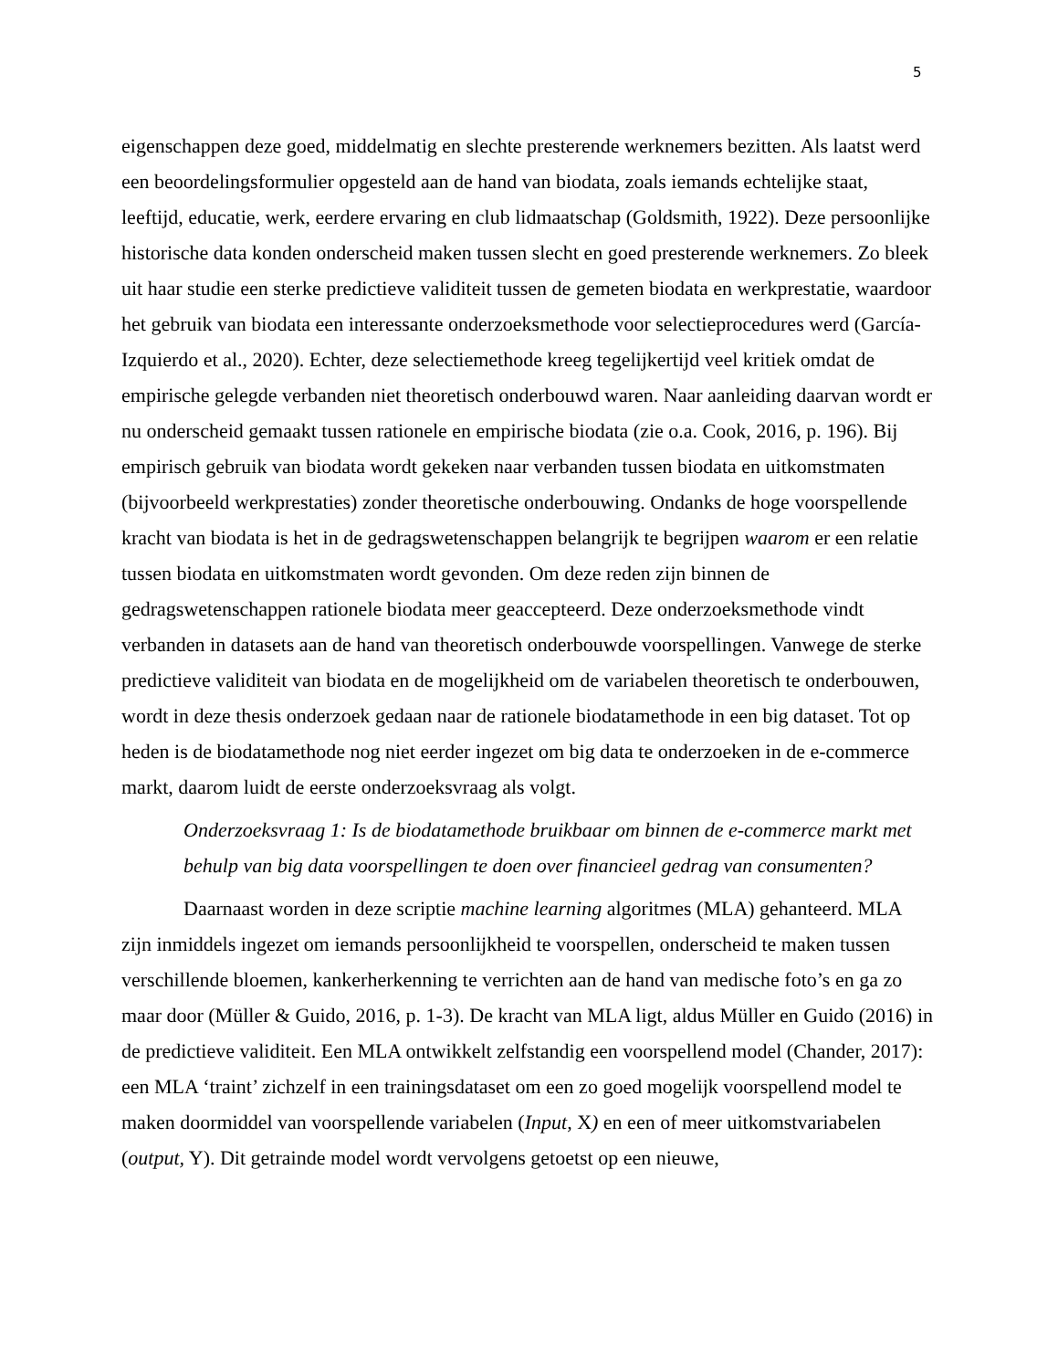5
eigenschappen deze goed, middelmatig en slechte presterende werknemers bezitten. Als laatst werd een beoordelingsformulier opgesteld aan de hand van biodata, zoals iemands echtelijke staat, leeftijd, educatie, werk, eerdere ervaring en club lidmaatschap (Goldsmith, 1922). Deze persoonlijke historische data konden onderscheid maken tussen slecht en goed presterende werknemers. Zo bleek uit haar studie een sterke predictieve validiteit tussen de gemeten biodata en werkprestatie, waardoor het gebruik van biodata een interessante onderzoeksmethode voor selectieprocedures werd (García-Izquierdo et al., 2020). Echter, deze selectiemethode kreeg tegelijkertijd veel kritiek omdat de empirische gelegde verbanden niet theoretisch onderbouwd waren. Naar aanleiding daarvan wordt er nu onderscheid gemaakt tussen rationele en empirische biodata (zie o.a. Cook, 2016, p. 196). Bij empirisch gebruik van biodata wordt gekeken naar verbanden tussen biodata en uitkomstmaten (bijvoorbeeld werkprestaties) zonder theoretische onderbouwing. Ondanks de hoge voorspellende kracht van biodata is het in de gedragswetenschappen belangrijk te begrijpen waarom er een relatie tussen biodata en uitkomstmaten wordt gevonden. Om deze reden zijn binnen de gedragswetenschappen rationele biodata meer geaccepteerd. Deze onderzoeksmethode vindt verbanden in datasets aan de hand van theoretisch onderbouwde voorspellingen. Vanwege de sterke predictieve validiteit van biodata en de mogelijkheid om de variabelen theoretisch te onderbouwen, wordt in deze thesis onderzoek gedaan naar de rationele biodatamethode in een big dataset. Tot op heden is de biodatamethode nog niet eerder ingezet om big data te onderzoeken in de e-commerce markt, daarom luidt de eerste onderzoeksvraag als volgt.
Onderzoeksvraag 1: Is de biodatamethode bruikbaar om binnen de e-commerce markt met behulp van big data voorspellingen te doen over financieel gedrag van consumenten?
Daarnaast worden in deze scriptie machine learning algoritmes (MLA) gehanteerd. MLA zijn inmiddels ingezet om iemands persoonlijkheid te voorspellen, onderscheid te maken tussen verschillende bloemen, kankerherkenning te verrichten aan de hand van medische foto’s en ga zo maar door (Müller & Guido, 2016, p. 1-3). De kracht van MLA ligt, aldus Müller en Guido (2016) in de predictieve validiteit. Een MLA ontwikkelt zelfstandig een voorspellend model (Chander, 2017): een MLA ‘traint’ zichzelf in een trainingsdataset om een zo goed mogelijk voorspellend model te maken doormiddel van voorspellende variabelen (Input, X) en een of meer uitkomstvariabelen (output, Y). Dit getrainde model wordt vervolgens getoetst op een nieuwe,